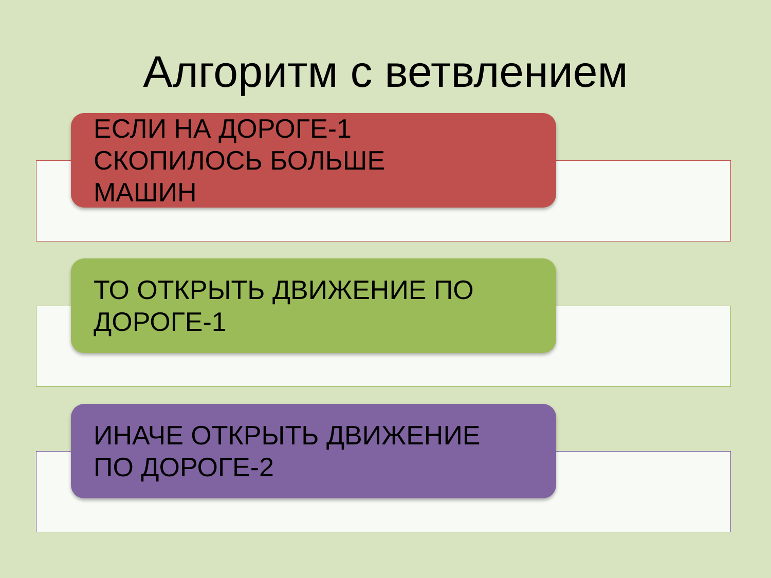Алгоритм с ветвлением
ЕСЛИ НА ДОРОГЕ-1
СКОПИЛОСЬ БОЛЬШЕ
МАШИН
ТО ОТКРЫТЬ ДВИЖЕНИЕ ПО
ДОРОГЕ-1
ИНАЧЕ ОТКРЫТЬ ДВИЖЕНИЕ
ПО ДОРОГЕ-2